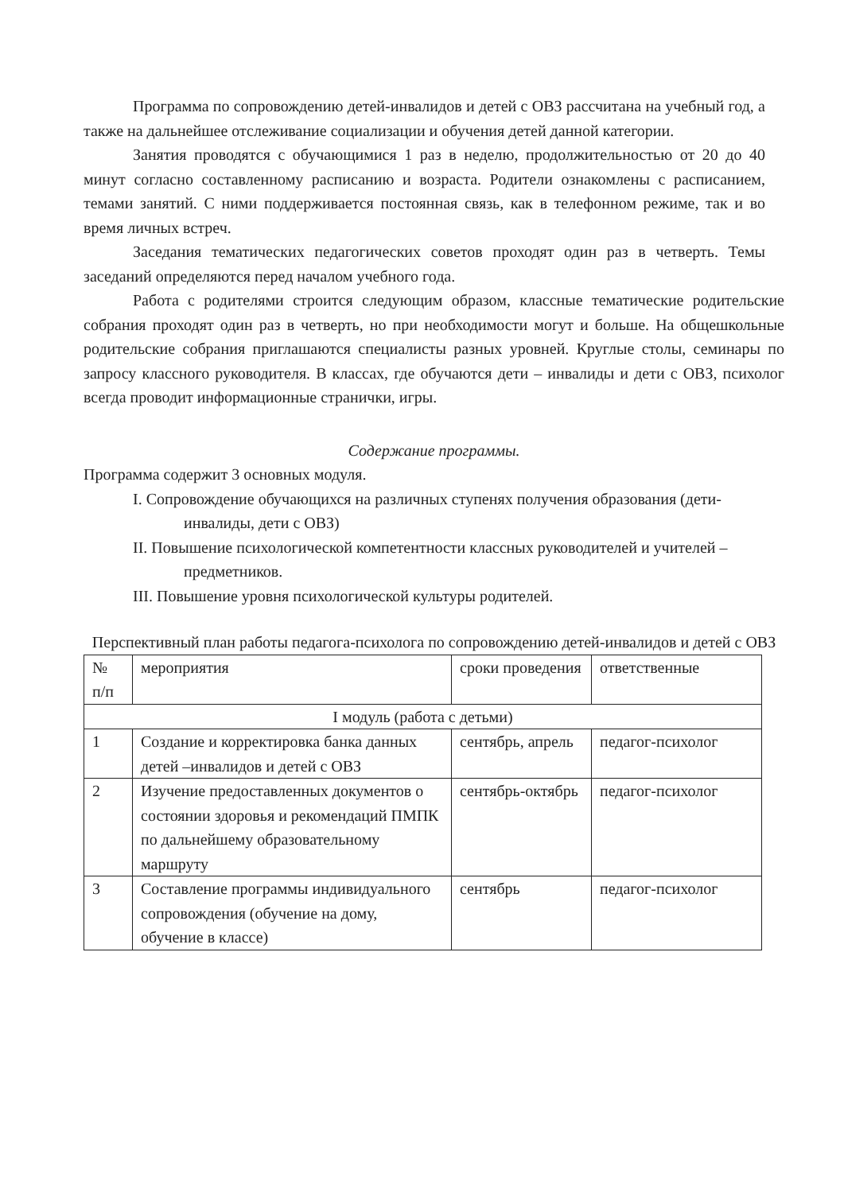Программа по сопровождению детей-инвалидов и детей с ОВЗ рассчитана на учебный год, а также на дальнейшее отслеживание социализации и обучения детей данной категории.
Занятия проводятся с обучающимися 1 раз в неделю, продолжительностью от 20 до 40 минут согласно составленному расписанию и возраста. Родители ознакомлены с расписанием, темами занятий. С ними поддерживается постоянная связь, как в телефонном режиме, так и во время личных встреч.
Заседания тематических педагогических советов проходят один раз в четверть. Темы заседаний определяются перед началом учебного года.
Работа с родителями строится следующим образом, классные тематические родительские собрания проходят один раз в четверть, но при необходимости могут и больше. На общешкольные родительские собрания приглашаются специалисты разных уровней. Круглые столы, семинары по запросу классного руководителя. В классах, где обучаются дети – инвалиды и дети с ОВЗ, психолог всегда проводит информационные странички, игры.
Содержание программы.
Программа содержит 3 основных модуля.
I. Сопровождение обучающихся на различных ступенях получения образования (дети-инвалиды, дети с ОВЗ)
II. Повышение психологической компетентности классных руководителей и учителей – предметников.
III. Повышение уровня психологической культуры родителей.
Перспективный план работы педагога-психолога по сопровождению детей-инвалидов и детей с ОВЗ
| № п/п | мероприятия | сроки проведения | ответственные |
| --- | --- | --- | --- |
| I модуль (работа с детьми) | | | |
| 1 | Создание и корректировка банка данных детей –инвалидов и детей с ОВЗ | сентябрь, апрель | педагог-психолог |
| 2 | Изучение предоставленных документов о состоянии здоровья и рекомендаций ПМПК по дальнейшему образовательному маршруту | сентябрь-октябрь | педагог-психолог |
| 3 | Составление программы индивидуального сопровождения (обучение на дому, обучение в классе) | сентябрь | педагог-психолог |